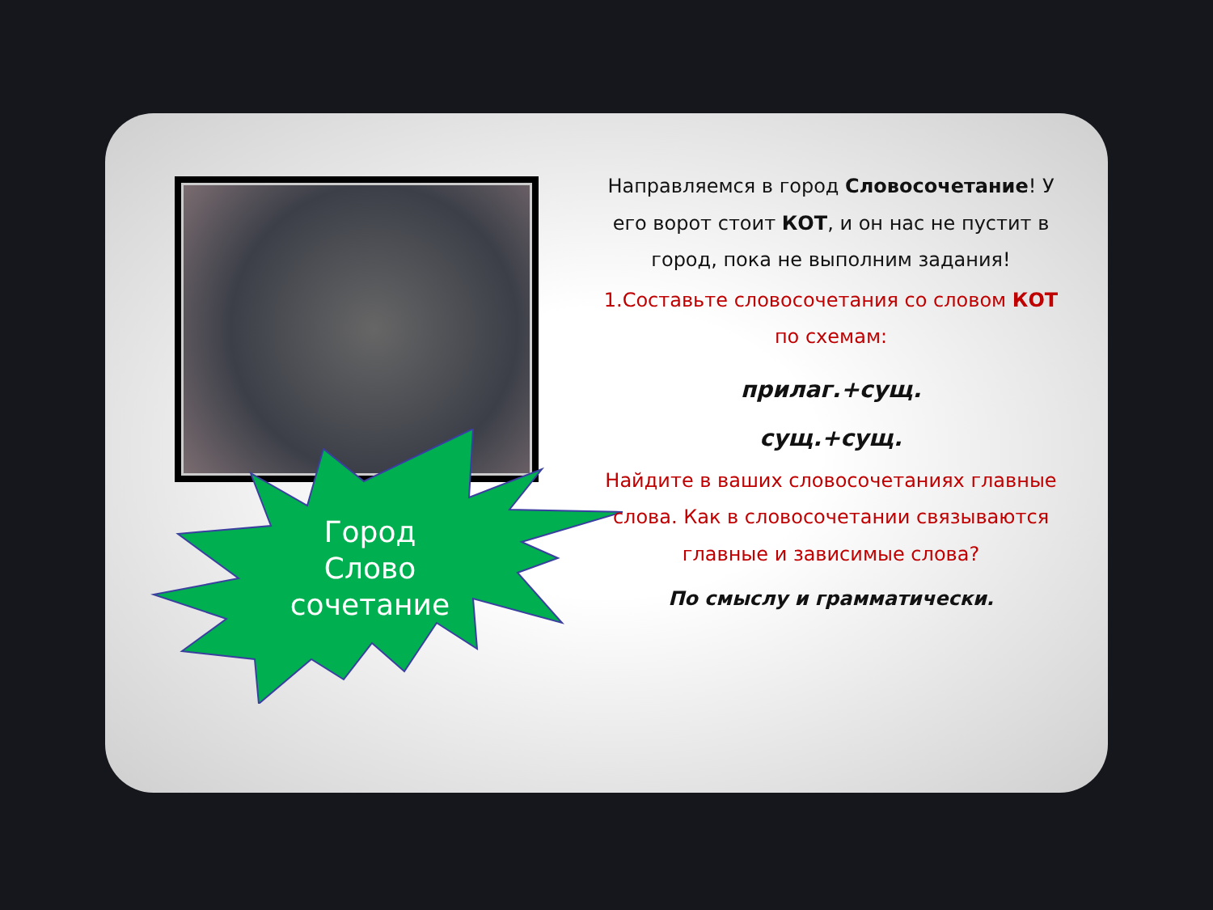Город
Слово
сочетание
Направляемся в город Словосочетание! У его ворот стоит КОТ, и он нас не пустит в город, пока не выполним задания!
1.Составьте словосочетания со словом КОТ по схемам:
прилаг.+сущ.
сущ.+сущ.
Найдите в ваших словосочетаниях главные слова. Как в словосочетании связываются главные и зависимые слова?
По смыслу и грамматически.